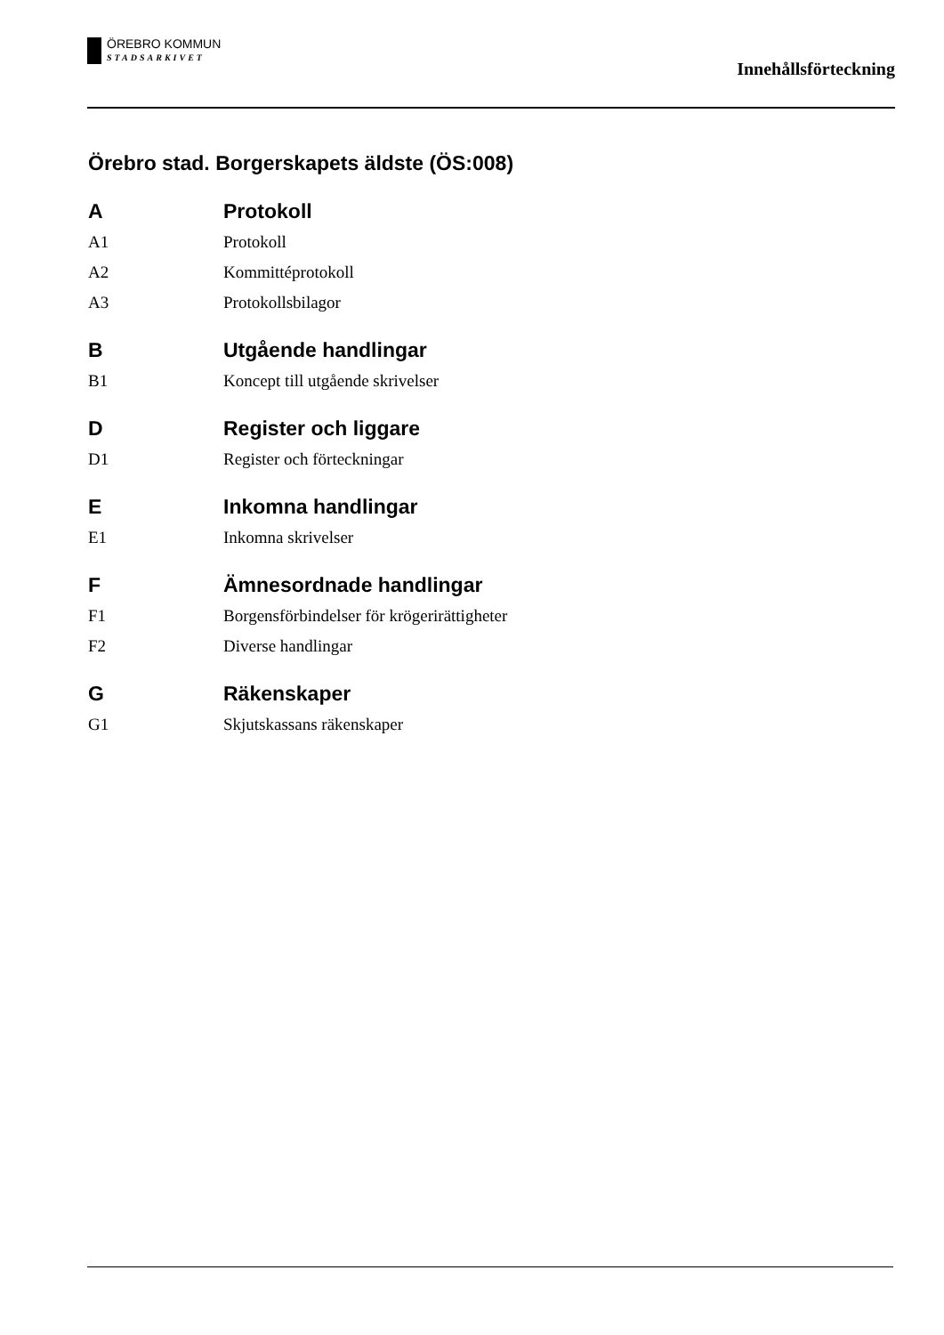ÖREBRO KOMMUN
STADSARKIVET
Innehållsförteckning
Örebro stad. Borgerskapets äldste (ÖS:008)
A Protokoll
A1 Protokoll
A2 Kommittéprotokoll
A3 Protokollsbilagor
B Utgående handlingar
B1 Koncept till utgående skrivelser
D Register och liggare
D1 Register och förteckningar
E Inkomna handlingar
E1 Inkomna skrivelser
F Ämnesordnade handlingar
F1 Borgensförbindelser för krögerirättigheter
F2 Diverse handlingar
G Räkenskaper
G1 Skjutskassans räkenskaper